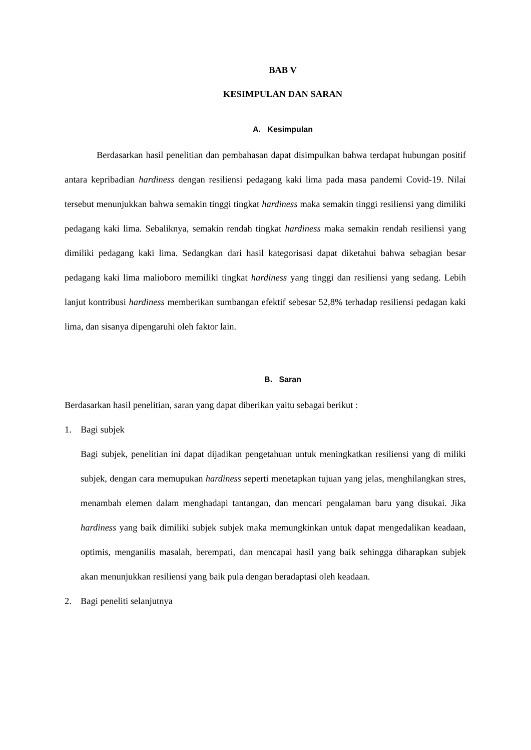BAB V
KESIMPULAN DAN SARAN
A. Kesimpulan
Berdasarkan hasil penelitian dan pembahasan dapat disimpulkan bahwa terdapat hubungan positif antara kepribadian hardiness dengan resiliensi pedagang kaki lima pada masa pandemi Covid-19. Nilai tersebut menunjukkan bahwa semakin tinggi tingkat hardiness maka semakin tinggi resiliensi yang dimiliki pedagang kaki lima. Sebaliknya, semakin rendah tingkat hardiness maka semakin rendah resiliensi yang dimiliki pedagang kaki lima. Sedangkan dari hasil kategorisasi dapat diketahui bahwa sebagian besar pedagang kaki lima malioboro memiliki tingkat hardiness yang tinggi dan resiliensi yang sedang. Lebih lanjut kontribusi hardiness memberikan sumbangan efektif sebesar 52,8% terhadap resiliensi pedagan kaki lima, dan sisanya dipengaruhi oleh faktor lain.
B. Saran
Berdasarkan hasil penelitian, saran yang dapat diberikan yaitu sebagai berikut :
1. Bagi subjek
Bagi subjek, penelitian ini dapat dijadikan pengetahuan untuk meningkatkan resiliensi yang di miliki subjek, dengan cara memupukan hardiness seperti menetapkan tujuan yang jelas, menghilangkan stres, menambah elemen dalam menghadapi tantangan, dan mencari pengalaman baru yang disukai. Jika hardiness yang baik dimiliki subjek subjek maka memungkinkan untuk dapat mengedalikan keadaan, optimis, menganilis masalah, berempati, dan mencapai hasil yang baik sehingga diharapkan subjek akan menunjukkan resiliensi yang baik pula dengan beradaptasi oleh keadaan.
2. Bagi peneliti selanjutnya